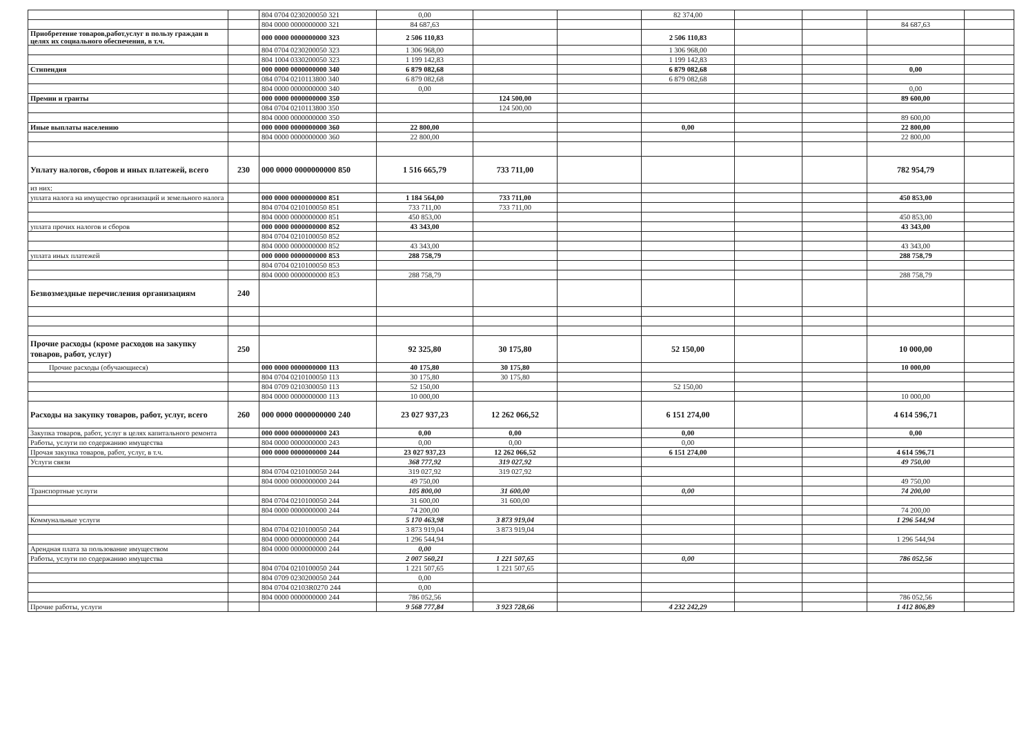| | | 804 0704 0230200050 321 | 0,00 | | | 82 374,00 | | | | |
| | | 804 0000 0000000000 321 | 84 687,63 | | | | | | 84 687,63 | |
| Приобретение товаров,работ,услуг в пользу граждан в целях их социального обеспечения, в т.ч. | | 000 0000 0000000000 323 | 2 506 110,83 | | | 2 506 110,83 | | | | |
| | | 804 0704 0230200050 323 | 1 306 968,00 | | | 1 306 968,00 | | | | |
| | | 804 1004 0330200050 323 | 1 199 142,83 | | | 1 199 142,83 | | | | |
| Стипендия | | 000 0000 0000000000 340 | 6 879 082,68 | | | 6 879 082,68 | | | 0,00 | |
| | | 084 0704 0210113800 340 | 6 879 082,68 | | | 6 879 082,68 | | | | |
| | | 804 0000 0000000000 340 | 0,00 | | | | | | 0,00 | |
| Премии и гранты | | 000 0000 0000000000 350 | | 124 500,00 | | | | | 89 600,00 | |
| | | 084 0704 0210113800 350 | | 124 500,00 | | | | | | |
| | | 804 0000 0000000000 350 | | | | | | | 89 600,00 | |
| Иные выплаты населению | | 000 0000 0000000000 360 | 22 800,00 | | | 0,00 | | | 22 800,00 | |
| | | 804 0000 0000000000 360 | 22 800,00 | | | | | | 22 800,00 | |
| Уплату налогов, сборов и иных платежей, всего | 230 | 000 0000 0000000000 850 | 1 516 665,79 | 733 711,00 | | | | | 782 954,79 | |
| из них: | | | | | | | | | | |
| уплата налога на имущество организаций и земельного налога | | 000 0000 0000000000 851 | 1 184 564,00 | 733 711,00 | | | | | 450 853,00 | |
| | | 804 0704 0210100050 851 | 733 711,00 | 733 711,00 | | | | | | |
| | | 804 0000 0000000000 851 | 450 853,00 | | | | | | 450 853,00 | |
| уплата прочих налогов и сборов | | 000 0000 0000000000 852 | 43 343,00 | | | | | | 43 343,00 | |
| | | 804 0704 0210100050 852 | | | | | | | | |
| | | 804 0000 0000000000 852 | 43 343,00 | | | | | | 43 343,00 | |
| уплата иных платежей | | 000 0000 0000000000 853 | 288 758,79 | | | | | | 288 758,79 | |
| | | 804 0704 0210100050 853 | | | | | | | | |
| | | 804 0000 0000000000 853 | 288 758,79 | | | | | | 288 758,79 | |
| Безвозмездные перечисления организациям | 240 | | | | | | | | | |
| Прочие расходы (кроме расходов на закупку товаров, работ, услуг) | 250 | | 92 325,80 | 30 175,80 | | 52 150,00 | | | 10 000,00 | |
| Прочие расходы (обучающиеся) | | 000 0000 0000000000 113 | 40 175,80 | 30 175,80 | | | | | 10 000,00 | |
| | | 804 0704 0210100050 113 | 30 175,80 | 30 175,80 | | | | | | |
| | | 804 0709 0210300050 113 | 52 150,00 | | | 52 150,00 | | | | |
| | | 804 0000 0000000000 113 | 10 000,00 | | | | | | 10 000,00 | |
| Расходы на закупку товаров, работ, услуг, всего | 260 | 000 0000 0000000000 240 | 23 027 937,23 | 12 262 066,52 | | 6 151 274,00 | | | 4 614 596,71 | |
| Закупка товаров, работ, услуг в целях капитального ремонта | | 000 0000 0000000000 243 | 0,00 | 0,00 | | 0,00 | | | 0,00 | |
| Работы, услуги по содержанию имущества | | 804 0000 0000000000 243 | 0,00 | 0,00 | | 0,00 | | | | |
| Прочая закупка товаров, работ, услуг, в т.ч. | | 000 0000 0000000000 244 | 23 027 937,23 | 12 262 066,52 | | 6 151 274,00 | | | 4 614 596,71 | |
| Услуги связи | | | 368 777,92 | 319 027,92 | | | | | 49 750,00 | |
| | | 804 0704 0210100050 244 | 319 027,92 | 319 027,92 | | | | | | |
| | | 804 0000 0000000000 244 | 49 750,00 | | | | | | 49 750,00 | |
| Транспортные услуги | | | 105 800,00 | 31 600,00 | | 0,00 | | | 74 200,00 | |
| | | 804 0704 0210100050 244 | 31 600,00 | 31 600,00 | | | | | | |
| | | 804 0000 0000000000 244 | 74 200,00 | | | | | | 74 200,00 | |
| Коммунальные услуги | | | 5 170 463,98 | 3 873 919,04 | | | | | 1 296 544,94 | |
| | | 804 0704 0210100050 244 | 3 873 919,04 | 3 873 919,04 | | | | | | |
| | | 804 0000 0000000000 244 | 1 296 544,94 | | | | | | 1 296 544,94 | |
| Арендная плата за пользование имуществом | | 804 0000 0000000000 244 | 0,00 | | | | | | | |
| Работы, услуги по содержанию имущества | | | 2 007 560,21 | 1 221 507,65 | | 0,00 | | | 786 052,56 | |
| | | 804 0704 0210100050 244 | 1 221 507,65 | 1 221 507,65 | | | | | | |
| | | 804 0709 0230200050 244 | 0,00 | | | | | | | |
| | | 804 0704 02103R0270 244 | 0,00 | | | | | | | |
| | | 804 0000 0000000000 244 | 786 052,56 | | | | | | 786 052,56 | |
| Прочие работы, услуги | | | 9 568 777,84 | 3 923 728,66 | | 4 232 242,29 | | | 1 412 806,89 | |